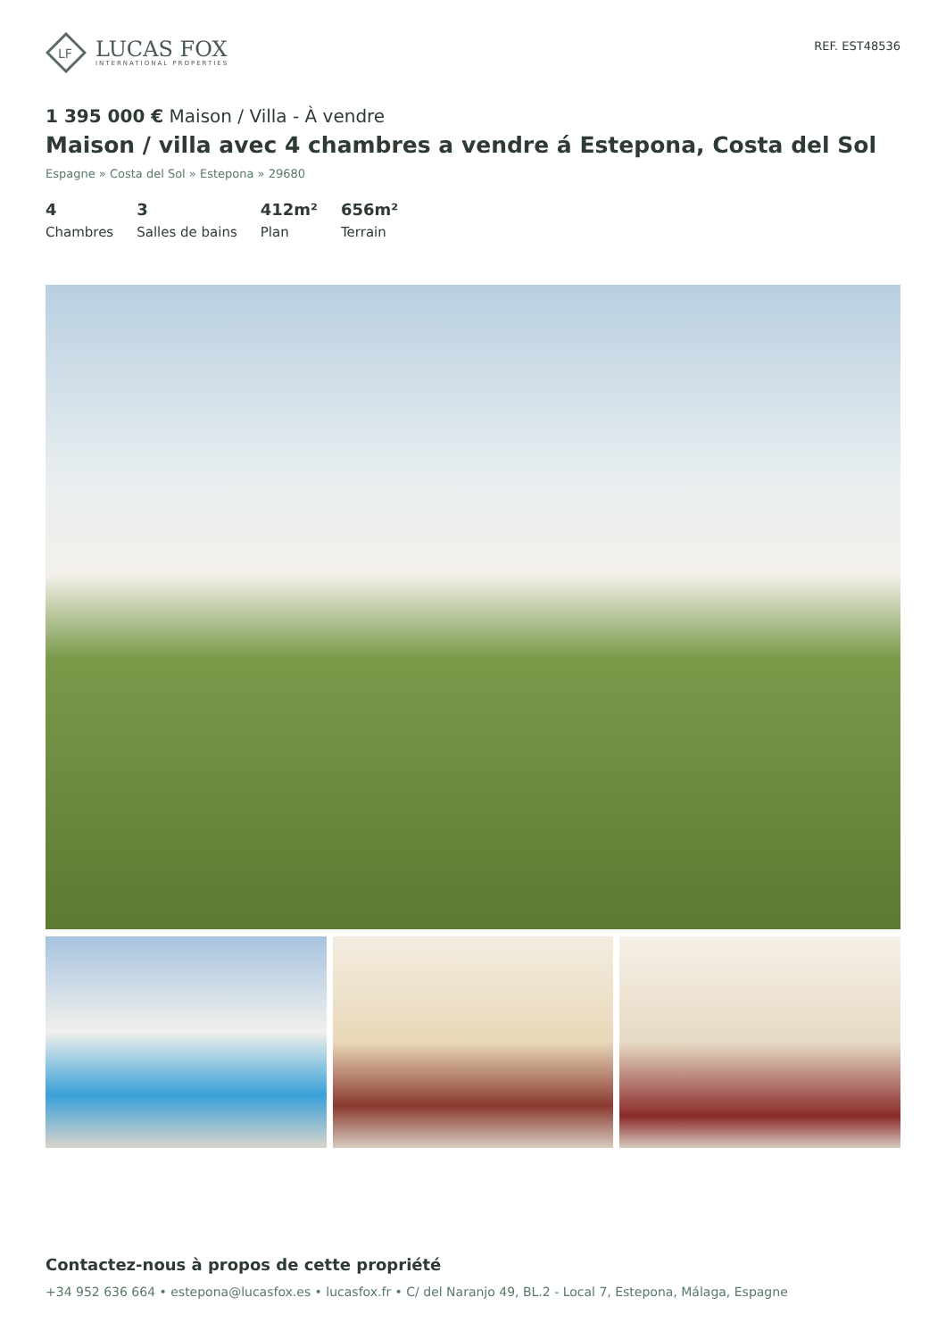LF
LUCAS FOX
INTERNATIONAL PROPERTIES
REF. EST48536
1 395 000 € Maison / Villa - À vendre
Maison / villa avec 4 chambres a vendre á Estepona, Costa del Sol
Espagne » Costa del Sol » Estepona » 29680
4
Chambres
3
Salles de bains
412m²
Plan
656m²
Terrain
Contactez-nous à propos de cette propriété
+34 952 636 664 • estepona@lucasfox.es • lucasfox.fr • C/ del Naranjo 49, BL.2 - Local 7, Estepona, Málaga, Espagne